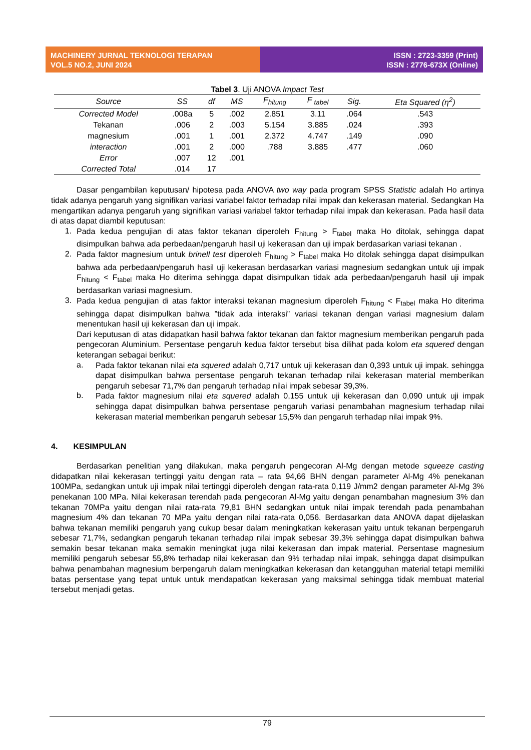MACHINERY JURNAL TEKNOLOGI TERAPAN
VOL.5 NO.2, JUNI 2024
ISSN : 2723-3359 (Print)
ISSN : 2776-673X (Online)
Tabel 3 . Uji ANOVA Impact Test
| Source | SS | df | MS | F<sub>hitung</sub> | F <sub>tabel</sub> | Sig. | Eta Squared (η<sup>2</sup>) |
| --- | --- | --- | --- | --- | --- | --- | --- |
| Corrected Model | .008a | 5 | .002 | 2.851 | 3.11 | .064 | .543 |
| Tekanan | .006 | 2 | .003 | 5.154 | 3.885 | .024 | .393 |
| magnesium | .001 | 1 | .001 | 2.372 | 4.747 | .149 | .090 |
| interaction | .001 | 2 | .000 | .788 | 3.885 | .477 | .060 |
| Error | .007 | 12 | .001 | | | | |
| Corrected Total | .014 | 17 | | | | | |
Dasar pengambilan keputusan/ hipotesa pada ANOVA two way pada program SPSS Statistic adalah Ho artinya tidak adanya pengaruh yang signifikan variasi variabel faktor terhadap nilai impak dan kekerasan material. Sedangkan Ha mengartikan adanya pengaruh yang signifikan variasi variabel faktor terhadap nilai impak dan kekerasan. Pada hasil data di atas dapat diambil keputusan:
1.
Pada kedua pengujian di atas faktor tekanan diperoleh F<sub>hitung</sub> > F<sub>tabel</sub> maka Ho ditolak, sehingga dapat disimpulkan bahwa ada perbedaan/pengaruh hasil uji kekerasan dan uji impak berdasarkan variasi tekanan .
2.
Pada faktor magnesium untuk brinell test diperoleh F<sub>hitung</sub> > F<sub>tabel</sub> maka Ho ditolak sehingga dapat disimpulkan bahwa ada perbedaan/pengaruh hasil uji kekerasan berdasarkan variasi magnesium sedangkan untuk uji impak F<sub>hitung</sub> < F<sub>tabel</sub> maka Ho diterima sehingga dapat disimpulkan tidak ada perbedaan/pengaruh hasil uji impak berdasarkan variasi magnesium.
3.
Pada kedua pengujian di atas faktor interaksi tekanan magnesium diperoleh F<sub>hitung</sub> < F<sub>tabel</sub> maka Ho diterima sehingga dapat disimpulkan bahwa ”tidak ada interaksi” variasi tekanan dengan variasi magnesium dalam menentukan hasil uji kekerasan dan uji impak.
Dari keputusan di atas didapatkan hasil bahwa faktor tekanan dan faktor magnesium memberikan pengaruh pada pengecoran Aluminium. Persentase pengaruh kedua faktor tersebut bisa dilihat pada kolom eta squered dengan keterangan sebagai berikut:
a.
Pada faktor tekanan nilai eta squered adalah 0,717 untuk uji kekerasan dan 0,393 untuk uji impak. sehingga dapat disimpulkan bahwa persentase pengaruh tekanan terhadap nilai kekerasan material memberikan pengaruh sebesar 71,7% dan pengaruh terhadap nilai impak sebesar 39,3%.
b.
Pada faktor magnesium nilai eta squered adalah 0,155 untuk uji kekerasan dan 0,090 untuk uji impak sehingga dapat disimpulkan bahwa persentase pengaruh variasi penambahan magnesium terhadap nilai kekerasan material memberikan pengaruh sebesar 15,5% dan pengaruh terhadap nilai impak 9%.
4. KESIMPULAN
Berdasarkan penelitian yang dilakukan, maka pengaruh pengecoran Al-Mg dengan metode squeeze casting didapatkan nilai kekerasan tertinggi yaitu dengan rata – rata 94,66 BHN dengan parameter Al-Mg 4% penekanan 100MPa, sedangkan untuk uji impak nilai tertinggi diperoleh dengan rata-rata 0,119 J/mm2 dengan parameter Al-Mg 3% penekanan 100 MPa. Nilai kekerasan terendah pada pengecoran Al-Mg yaitu dengan penambahan magnesium 3% dan tekanan 70MPa yaitu dengan nilai rata-rata 79,81 BHN sedangkan untuk nilai impak terendah pada penambahan magnesium 4% dan tekanan 70 MPa yaitu dengan nilai rata-rata 0,056. Berdasarkan data ANOVA dapat dijelaskan bahwa tekanan memiliki pengaruh yang cukup besar dalam meningkatkan kekerasan yaitu untuk tekanan berpengaruh sebesar 71,7%, sedangkan pengaruh tekanan terhadap nilai impak sebesar 39,3% sehingga dapat disimpulkan bahwa semakin besar tekanan maka semakin meningkat juga nilai kekerasan dan impak material. Persentase magnesium memiliki pengaruh sebesar 55,8% terhadap nilai kekerasan dan 9% terhadap nilai impak, sehingga dapat disimpulkan bahwa penambahan magnesium berpengaruh dalam meningkatkan kekerasan dan ketangguhan material tetapi memiliki batas persentase yang tepat untuk untuk mendapatkan kekerasan yang maksimal sehingga tidak membuat material tersebut menjadi getas.
79